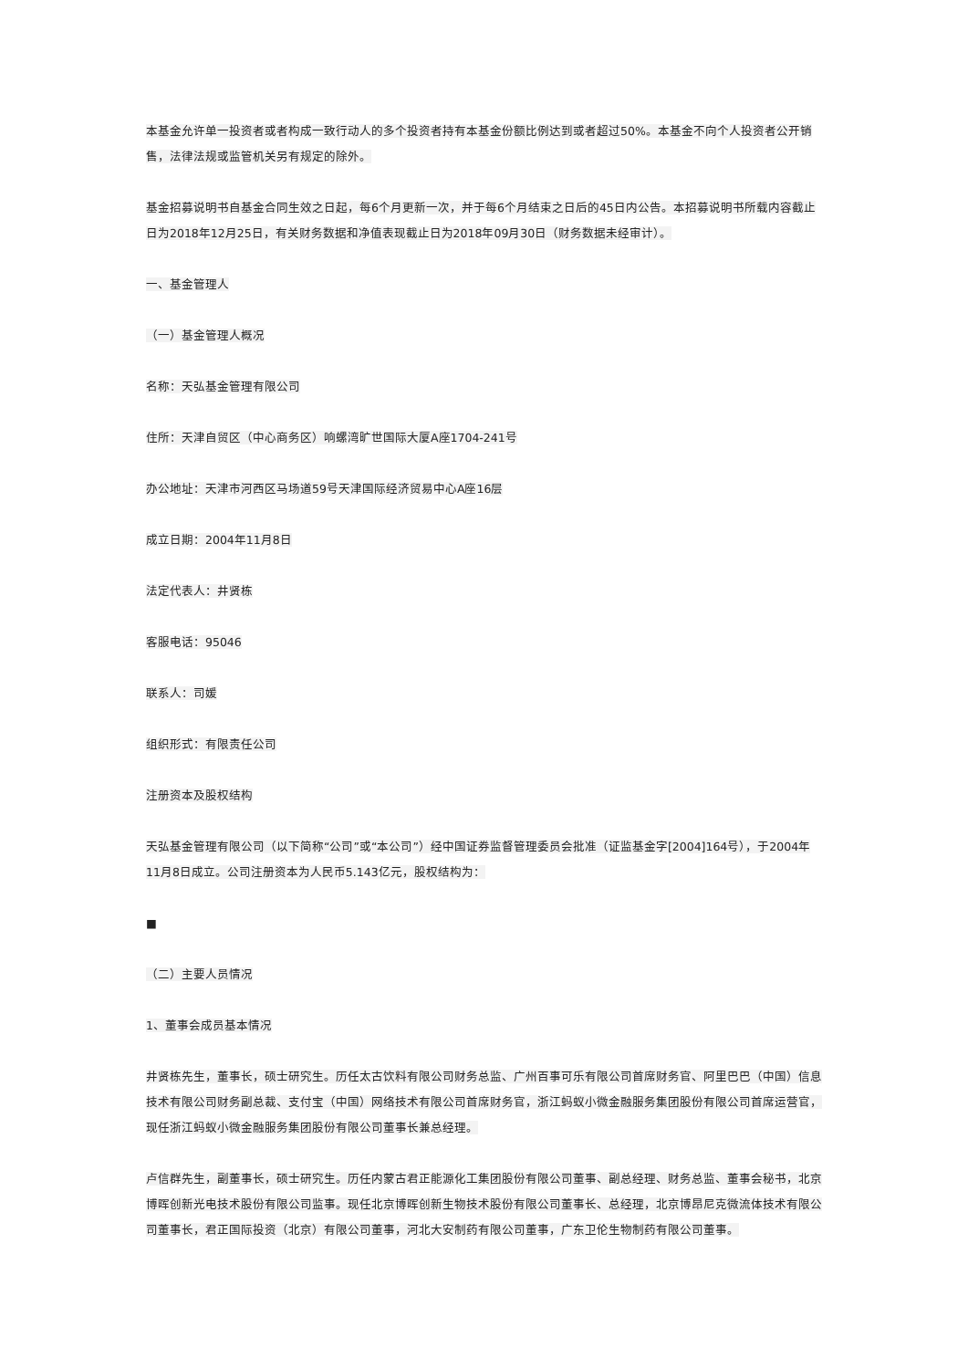本基金允许单一投资者或者构成一致行动人的多个投资者持有本基金份额比例达到或者超过50%。本基金不向个人投资者公开销售，法律法规或监管机关另有规定的除外。
基金招募说明书自基金合同生效之日起，每6个月更新一次，并于每6个月结束之日后的45日内公告。本招募说明书所载内容截止日为2018年12月25日，有关财务数据和净值表现截止日为2018年09月30日（财务数据未经审计）。
一、基金管理人
（一）基金管理人概况
名称：天弘基金管理有限公司
住所：天津自贸区（中心商务区）响螺湾旷世国际大厦A座1704-241号
办公地址：天津市河西区马场道59号天津国际经济贸易中心A座16层
成立日期：2004年11月8日
法定代表人：井贤栋
客服电话：95046
联系人：司媛
组织形式：有限责任公司
注册资本及股权结构
天弘基金管理有限公司（以下简称“公司”或“本公司”）经中国证券监督管理委员会批准（证监基金字[2004]164号），于2004年11月8日成立。公司注册资本为人民币5.143亿元，股权结构为：
■
（二）主要人员情况
1、董事会成员基本情况
井贤栋先生，董事长，硕士研究生。历任太古饮料有限公司财务总监、广州百事可乐有限公司首席财务官、阿里巴巴（中国）信息技术有限公司财务副总裁、支付宝（中国）网络技术有限公司首席财务官，浙江蚂蚁小微金融服务集团股份有限公司首席运营官，现任浙江蚂蚁小微金融服务集团股份有限公司董事长兼总经理。
卢信群先生，副董事长，硕士研究生。历任内蒙古君正能源化工集团股份有限公司董事、副总经理、财务总监、董事会秘书，北京博晖创新光电技术股份有限公司监事。现任北京博晖创新生物技术股份有限公司董事长、总经理，北京博昂尼克微流体技术有限公司董事长，君正国际投资（北京）有限公司董事，河北大安制药有限公司董事，广东卫伦生物制药有限公司董事。